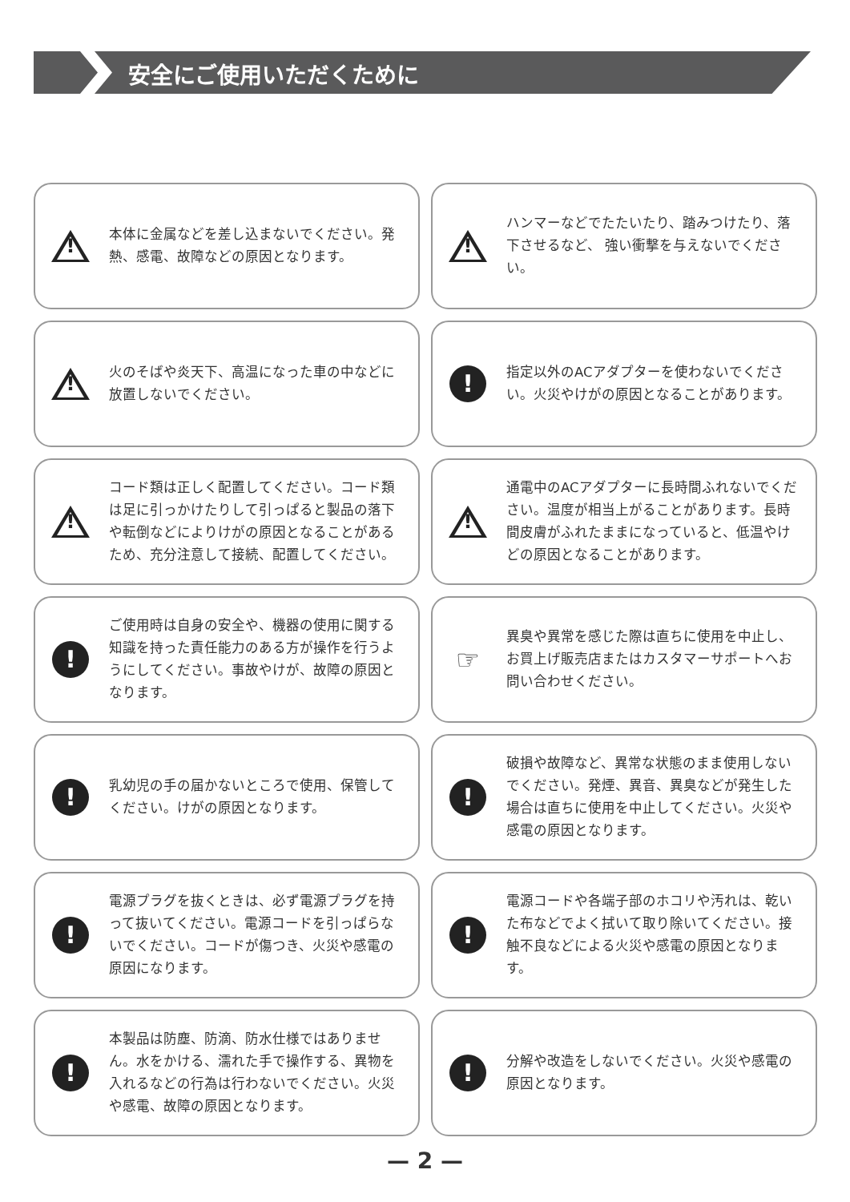安全にご使用いただくために
!
本体に金属などを差し込まないでください。発熱、感電、故障などの原因となります。
!
ハンマーなどでたたいたり、踏みつけたり、落下させるなど、 強い衝撃を与えないでください。
!
火のそばや炎天下、高温になった車の中などに放置しないでください。
!
指定以外のACアダプターを使わないでください。火災やけがの原因となることがあります。
!
コード類は正しく配置してください。コード類は足に引っかけたりして引っぱると製品の落下や転倒などによりけがの原因となることがあるため、充分注意して接続、配置してください。
!
通電中のACアダプターに長時間ふれないでください。温度が相当上がることがあります。長時間皮膚がふれたままになっていると、低温やけどの原因となることがあります。
!
ご使用時は自身の安全や、機器の使用に関する知識を持った責任能力のある方が操作を行うようにしてください。事故やけが、故障の原因となります。
☞
異臭や異常を感じた際は直ちに使用を中止し、お買上げ販売店またはカスタマーサポートへお問い合わせください。
!
乳幼児の手の届かないところで使用、保管してください。けがの原因となります。
!
破損や故障など、異常な状態のまま使用しないでください。発煙、異音、異臭などが発生した場合は直ちに使用を中止してください。火災や感電の原因となります。
!
電源プラグを抜くときは、必ず電源プラグを持って抜いてください。電源コードを引っぱらないでください。コードが傷つき、火災や感電の原因になります。
!
電源コードや各端子部のホコリや汚れは、乾いた布などでよく拭いて取り除いてください。接触不良などによる火災や感電の原因となります。
!
本製品は防塵、防滴、防水仕様ではありません。水をかける、濡れた手で操作する、異物を入れるなどの行為は行わないでください。火災や感電、故障の原因となります。
!
分解や改造をしないでください。火災や感電の原因となります。
— 2 —